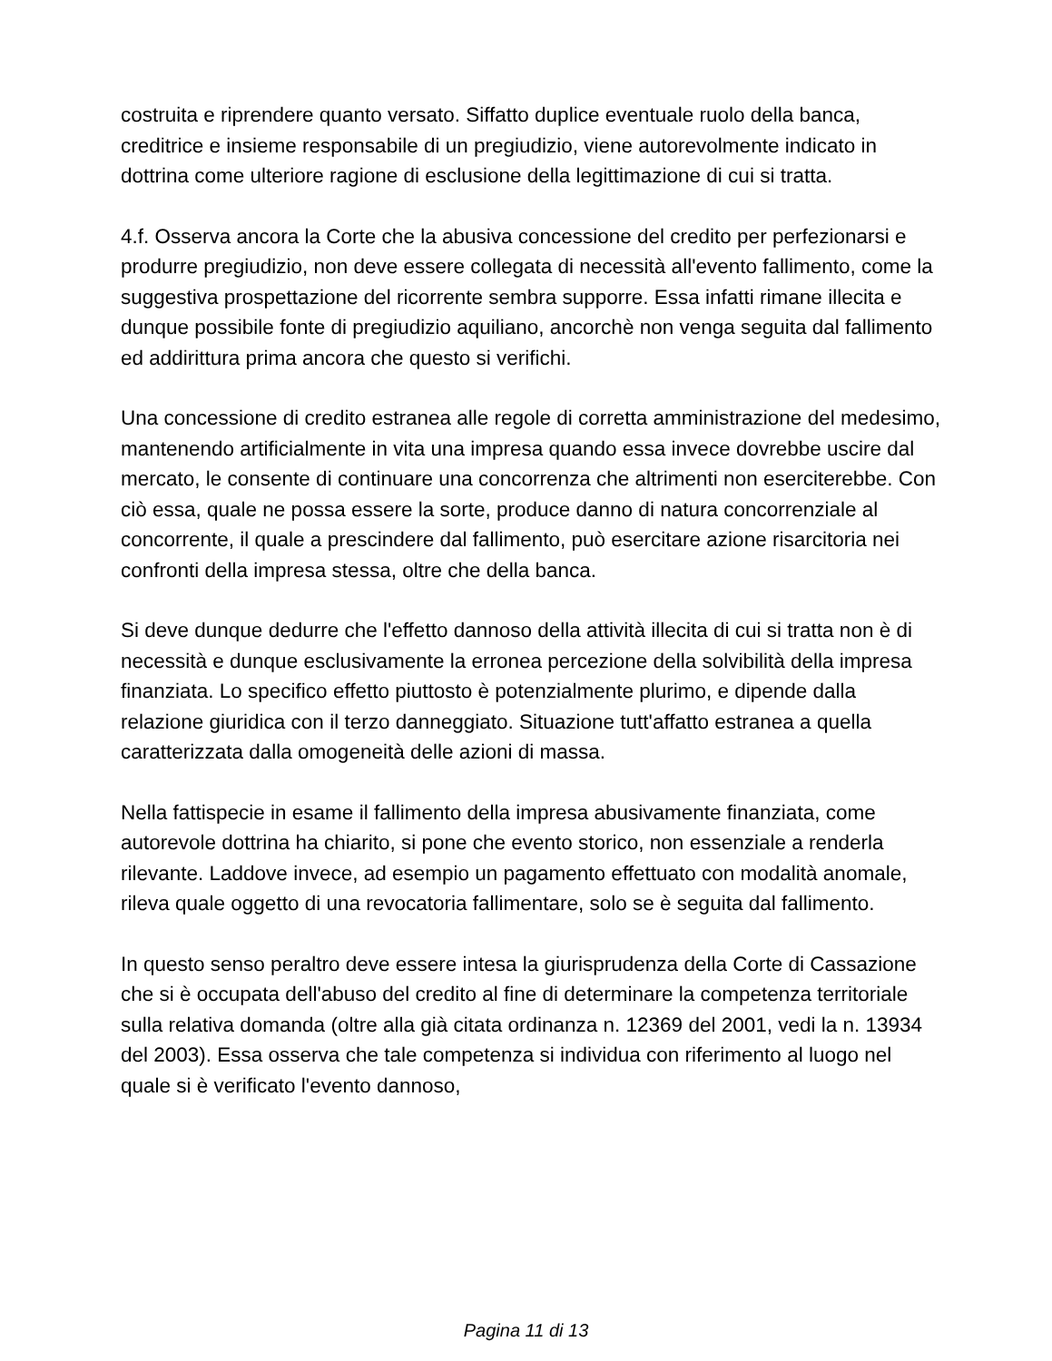costruita e riprendere quanto versato. Siffatto duplice eventuale ruolo della banca, creditrice e insieme responsabile di un pregiudizio, viene autorevolmente indicato in dottrina come ulteriore ragione di esclusione della legittimazione di cui si tratta.
4.f. Osserva ancora la Corte che la abusiva concessione del credito per perfezionarsi e produrre pregiudizio, non deve essere collegata di necessità all'evento fallimento, come la suggestiva prospettazione del ricorrente sembra supporre. Essa infatti rimane illecita e dunque possibile fonte di pregiudizio aquiliano, ancorchè non venga seguita dal fallimento ed addirittura prima ancora che questo si verifichi.
Una concessione di credito estranea alle regole di corretta amministrazione del medesimo, mantenendo artificialmente in vita una impresa quando essa invece dovrebbe uscire dal mercato, le consente di continuare una concorrenza che altrimenti non eserciterebbe. Con ciò essa, quale ne possa essere la sorte, produce danno di natura concorrenziale al concorrente, il quale a prescindere dal fallimento, può esercitare azione risarcitoria nei confronti della impresa stessa, oltre che della banca.
Si deve dunque dedurre che l'effetto dannoso della attività illecita di cui si tratta non è di necessità e dunque esclusivamente la erronea percezione della solvibilità della impresa finanziata. Lo specifico effetto piuttosto è potenzialmente plurimo, e dipende dalla relazione giuridica con il terzo danneggiato. Situazione tutt'affatto estranea a quella caratterizzata dalla omogeneità delle azioni di massa.
Nella fattispecie in esame il fallimento della impresa abusivamente finanziata, come autorevole dottrina ha chiarito, si pone che evento storico, non essenziale a renderla rilevante. Laddove invece, ad esempio un pagamento effettuato con modalità anomale, rileva quale oggetto di una revocatoria fallimentare, solo se è seguita dal fallimento.
In questo senso peraltro deve essere intesa la giurisprudenza della Corte di Cassazione che si è occupata dell'abuso del credito al fine di determinare la competenza territoriale sulla relativa domanda (oltre alla già citata ordinanza n. 12369 del 2001, vedi la n. 13934 del 2003). Essa osserva che tale competenza si individua con riferimento al luogo nel quale si è verificato l'evento dannoso,
Pagina 11 di 13